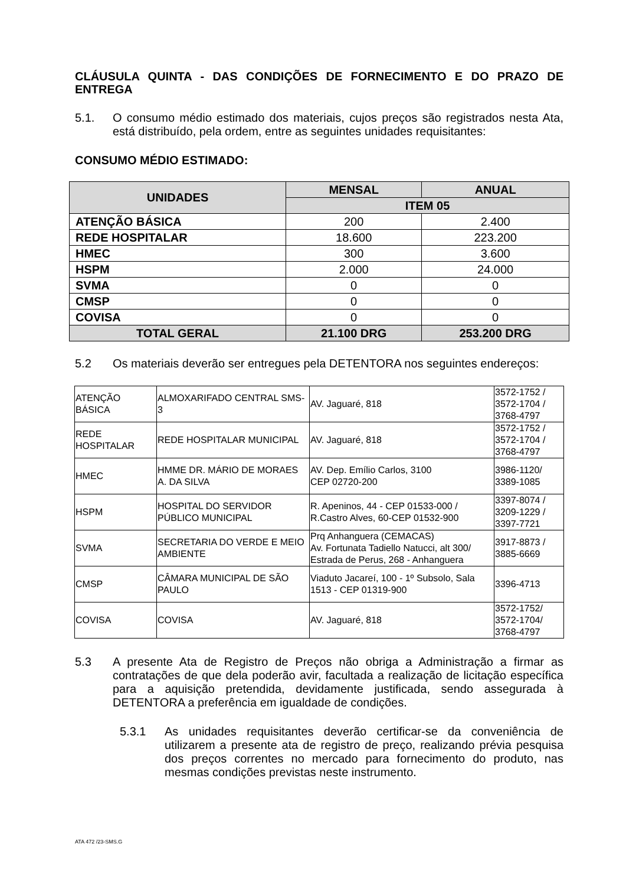CLÁUSULA QUINTA - DAS CONDIÇÕES DE FORNECIMENTO E DO PRAZO DE ENTREGA
5.1. O consumo médio estimado dos materiais, cujos preços são registrados nesta Ata, está distribuído, pela ordem, entre as seguintes unidades requisitantes:
CONSUMO MÉDIO ESTIMADO:
| UNIDADES | MENSAL | ANUAL |
| --- | --- | --- |
| | ITEM 05 | |
| ATENÇÃO BÁSICA | 200 | 2.400 |
| REDE HOSPITALAR | 18.600 | 223.200 |
| HMEC | 300 | 3.600 |
| HSPM | 2.000 | 24.000 |
| SVMA | 0 | 0 |
| CMSP | 0 | 0 |
| COVISA | 0 | 0 |
| TOTAL GERAL | 21.100 DRG | 253.200 DRG |
5.2 Os materiais deverão ser entregues pela DETENTORA nos seguintes endereços:
| ATENÇÃO BÁSICA | ALMOXARIFADO CENTRAL SMS-3 | AV. Jaguaré, 818 | 3572-1752 / 3572-1704 / 3768-4797 |
| REDE HOSPITALAR | REDE HOSPITALAR MUNICIPAL | AV. Jaguaré, 818 | 3572-1752 / 3572-1704 / 3768-4797 |
| HMEC | HMME DR. MÁRIO DE MORAES A. DA SILVA | AV. Dep. Emílio Carlos, 3100 CEP 02720-200 | 3986-1120/ 3389-1085 |
| HSPM | HOSPITAL DO SERVIDOR PÚBLICO MUNICIPAL | R. Apeninos, 44 - CEP 01533-000 / R.Castro Alves, 60-CEP 01532-900 | 3397-8074 / 3209-1229 / 3397-7721 |
| SVMA | SECRETARIA DO VERDE E MEIO AMBIENTE | Prq Anhanguera (CEMACAS) Av. Fortunata Tadiello Natucci, alt 300/ Estrada de Perus, 268 - Anhanguera | 3917-8873 / 3885-6669 |
| CMSP | CÂMARA MUNICIPAL DE SÃO PAULO | Viaduto Jacareí, 100 - 1º Subsolo, Sala 1513 - CEP 01319-900 | 3396-4713 |
| COVISA | COVISA | AV. Jaguaré, 818 | 3572-1752/ 3572-1704/ 3768-4797 |
5.3 A presente Ata de Registro de Preços não obriga a Administração a firmar as contratações de que dela poderão avir, facultada a realização de licitação específica para a aquisição pretendida, devidamente justificada, sendo assegurada à DETENTORA a preferência em igualdade de condições.
5.3.1 As unidades requisitantes deverão certificar-se da conveniência de utilizarem a presente ata de registro de preço, realizando prévia pesquisa dos preços correntes no mercado para fornecimento do produto, nas mesmas condições previstas neste instrumento.
ATA 472 /23-SMS.G